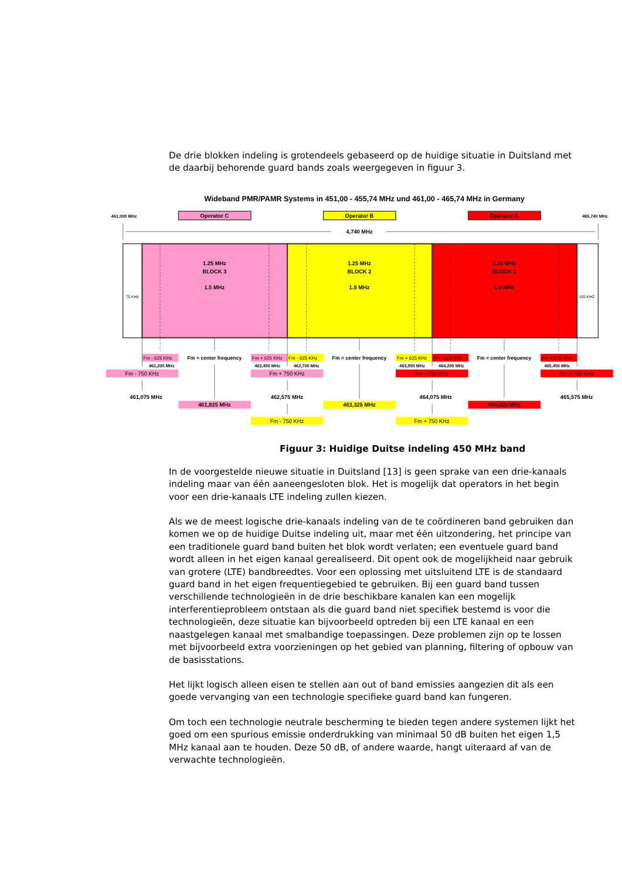De drie blokken indeling is grotendeels gebaseerd op de huidige situatie in Duitsland met de daarbij behorende guard bands zoals weergegeven in figuur 3.
Wideband PMR/PAMR Systems in 451,00 - 455,74 MHz und 461,00 - 465,74 MHz in Germany
461,000 MHz
465,740 MHz
Operator C
Operator B
Operator A
4,740 MHz
75 KHz
165 KHZ
1.25 MHz
BLOCK 3
1.5 MHz
1.25 MHz
BLOCK 2
1.5 MHz
1.25 MHz
BLOCK 1
1.5 MHz
Fm = center frequency
Fm = center frequency
Fm = center frequency
Fm - 625 KHz
Fm + 625 KHz
Fm - 625 KHz
Fm + 625 KHz
Fm - 625 KHz
Fm + 625 KHz
461,200 MHz
462,450 MHz
462,700 MHz
463,950 MHz
464,200 MHz
465,450 MHz
Fm - 750 KHz
Fm + 750 KHz
Fm - 750 KHz
Fm + 750 KHz
Fm - 750 KHz
Fm + 750 KHz
461,075 MHz
462,575 MHz
464,075 MHz
465,575 MHz
461,825 MHz
463,325 MHz
464,825 MHz
Figuur 3: Huidige Duitse indeling 450 MHz band
In de voorgestelde nieuwe situatie in Duitsland [13] is geen sprake van een drie-kanaals indeling maar van één aaneengesloten blok. Het is mogelijk dat operators in het begin voor een drie-kanaals LTE indeling zullen kiezen.
Als we de meest logische drie-kanaals indeling van de te coördineren band gebruiken dan komen we op de huidige Duitse indeling uit, maar met één uitzondering, het principe van een traditionele guard band buiten het blok wordt verlaten; een eventuele guard band wordt alleen in het eigen kanaal gerealiseerd. Dit opent ook de mogelijkheid naar gebruik van grotere (LTE) bandbreedtes. Voor een oplossing met uitsluitend LTE is de standaard guard band in het eigen frequentiegebied te gebruiken. Bij een guard band tussen verschillende technologieën in de drie beschikbare kanalen kan een mogelijk interferentieprobleem ontstaan als die guard band niet specifiek bestemd is voor die technologieën, deze situatie kan bijvoorbeeld optreden bij een LTE kanaal en een naastgelegen kanaal met smalbandige toepassingen. Deze problemen zijn op te lossen met bijvoorbeeld extra voorzieningen op het gebied van planning, filtering of opbouw van de basisstations.
Het lijkt logisch alleen eisen te stellen aan out of band emissies aangezien dit als een goede vervanging van een technologie specifieke guard band kan fungeren.
Om toch een technologie neutrale bescherming te bieden tegen andere systemen lijkt het goed om een spurious emissie onderdrukking van minimaal 50 dB buiten het eigen 1,5 MHz kanaal aan te houden. Deze 50 dB, of andere waarde, hangt uiteraard af van de verwachte technologieën.